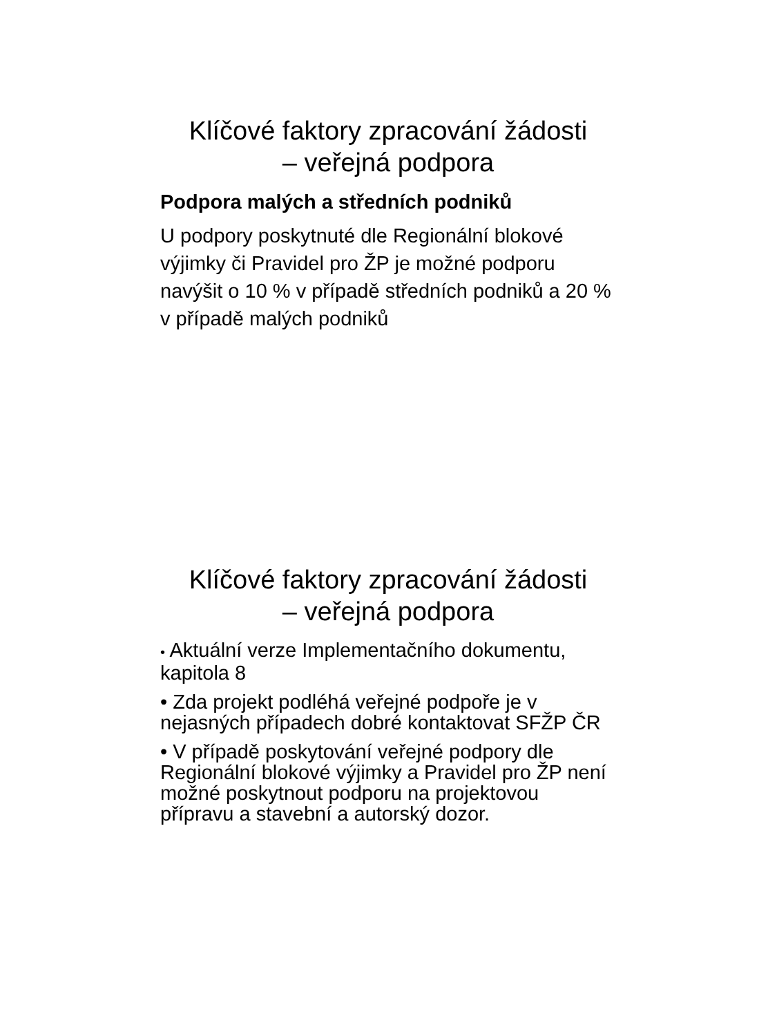Klíčové faktory zpracování žádosti
– veřejná podpora
Podpora malých a středních podniků
U podpory poskytnuté dle Regionální blokové výjimky či Pravidel pro ŽP je možné podporu navýšit o 10 % v případě středních podniků a 20 % v případě malých podniků
Klíčové faktory zpracování žádosti
– veřejná podpora
• Aktuální verze Implementačního dokumentu, kapitola 8
• Zda projekt podléhá veřejné podpoře je v nejasných případech dobré kontaktovat SFŽP ČR
• V případě poskytování veřejné podpory dle Regionální blokové výjimky a Pravidel pro ŽP není možné poskytnout podporu na projektovou přípravu a stavební a autorský dozor.